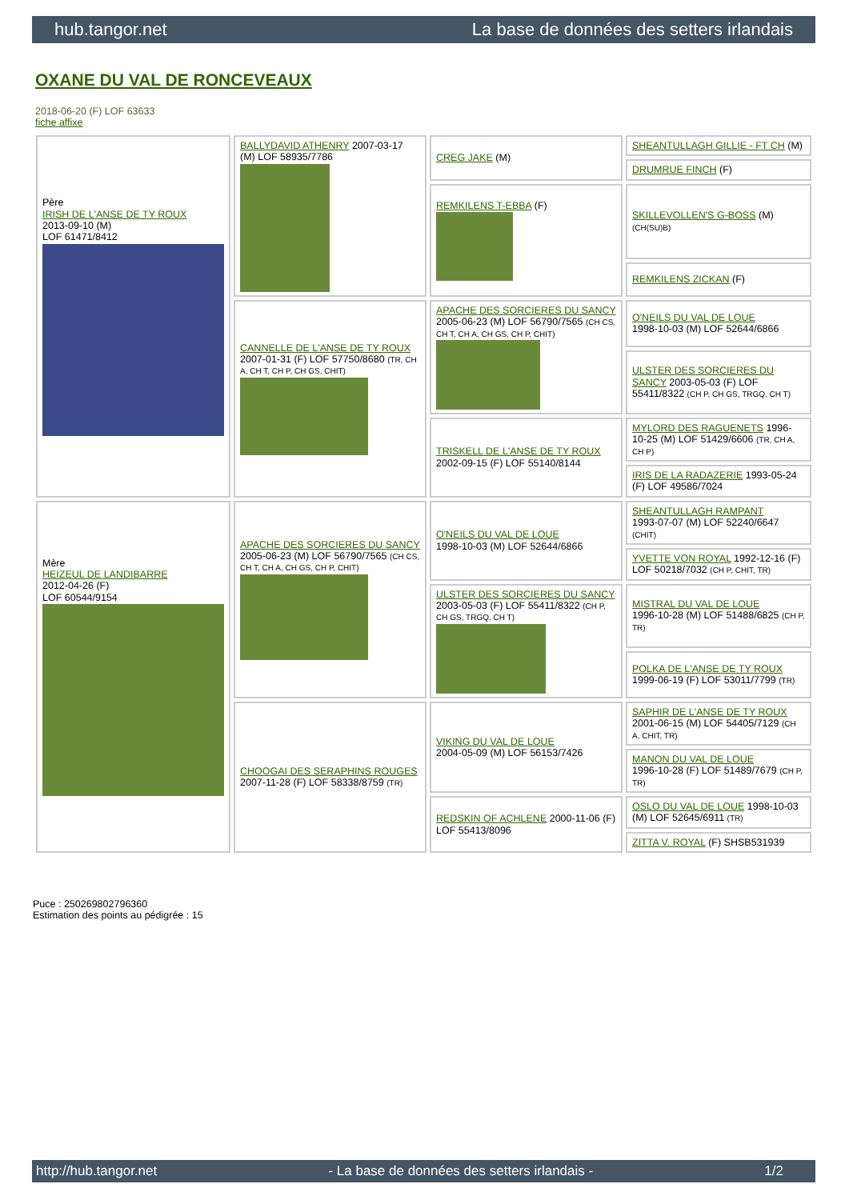hub.tangor.net La base de données des setters irlandais
OXANE DU VAL DE RONCEVEAUX
2018-06-20 (F) LOF 63633
fiche affixe
| Père IRISH DE L'ANSE DE TY ROUX 2013-09-10 (M) LOF 61471/8412 | BALLYDAVID ATHENRY 2007-03-17 (M) LOF 58935/7786 | CREG JAKE (M) | SHEANTULLAGH GILLIE - FT CH (M) |
| | | | DRUMRUE FINCH (F) |
| | | REMKILENS T-EBBA (F) | SKILLEVOLLEN'S G-BOSS (M) (CH(SU)B) |
| | | | REMKILENS ZICKAN (F) |
| | CANNELLE DE L'ANSE DE TY ROUX 2007-01-31 (F) LOF 57750/8680 (TR, CH A, CH T, CH P, CH GS, CHIT) | APACHE DES SORCIERES DU SANCY 2005-06-23 (M) LOF 56790/7565 (CH CS, CH T, CH A, CH GS, CH P, CHIT) | O'NEILS DU VAL DE LOUE 1998-10-03 (M) LOF 52644/6866 |
| | | | ULSTER DES SORCIERES DU SANCY 2003-05-03 (F) LOF 55411/8322 (CH P, CH GS, TRGQ, CH T) |
| | | TRISKELL DE L'ANSE DE TY ROUX 2002-09-15 (F) LOF 55140/8144 | MYLORD DES RAGUENETS 1996-10-25 (M) LOF 51429/6606 (TR, CH A, CH P) |
| | | | IRIS DE LA RADAZERIE 1993-05-24 (F) LOF 49586/7024 |
| Mère HEIZEUL DE LANDIBARRE 2012-04-26 (F) LOF 60544/9154 | APACHE DES SORCIERES DU SANCY 2005-06-23 (M) LOF 56790/7565 (CH CS, CH T, CH A, CH GS, CH P, CHIT) | O'NEILS DU VAL DE LOUE 1998-10-03 (M) LOF 52644/6866 | SHEANTULLAGH RAMPANT 1993-07-07 (M) LOF 52240/6647 (CHIT) |
| | | | YVETTE VON ROYAL 1992-12-16 (F) LOF 50218/7032 (CH P, CHIT, TR) |
| | | ULSTER DES SORCIERES DU SANCY 2003-05-03 (F) LOF 55411/8322 (CH P, CH GS, TRGQ, CH T) | MISTRAL DU VAL DE LOUE 1996-10-28 (M) LOF 51488/6825 (CH P, TR) |
| | | | POLKA DE L'ANSE DE TY ROUX 1999-06-19 (F) LOF 53011/7799 (TR) |
| | CHOOGAI DES SERAPHINS ROUGES 2007-11-28 (F) LOF 58338/8759 (TR) | VIKING DU VAL DE LOUE 2004-05-09 (M) LOF 56153/7426 | SAPHIR DE L'ANSE DE TY ROUX 2001-06-15 (M) LOF 54405/7129 (CH A, CHIT, TR) |
| | | | MANON DU VAL DE LOUE 1996-10-28 (F) LOF 51489/7679 (CH P, TR) |
| | | REDSKIN OF ACHLENE 2000-11-06 (F) LOF 55413/8096 | OSLO DU VAL DE LOUE 1998-10-03 (M) LOF 52645/6911 (TR) |
| | | | ZITTA V. ROYAL (F) SHSB531939 |
Puce : 250269802796360
Estimation des points au pédigrée : 15
http://hub.tangor.net - La base de données des setters irlandais - 1/2